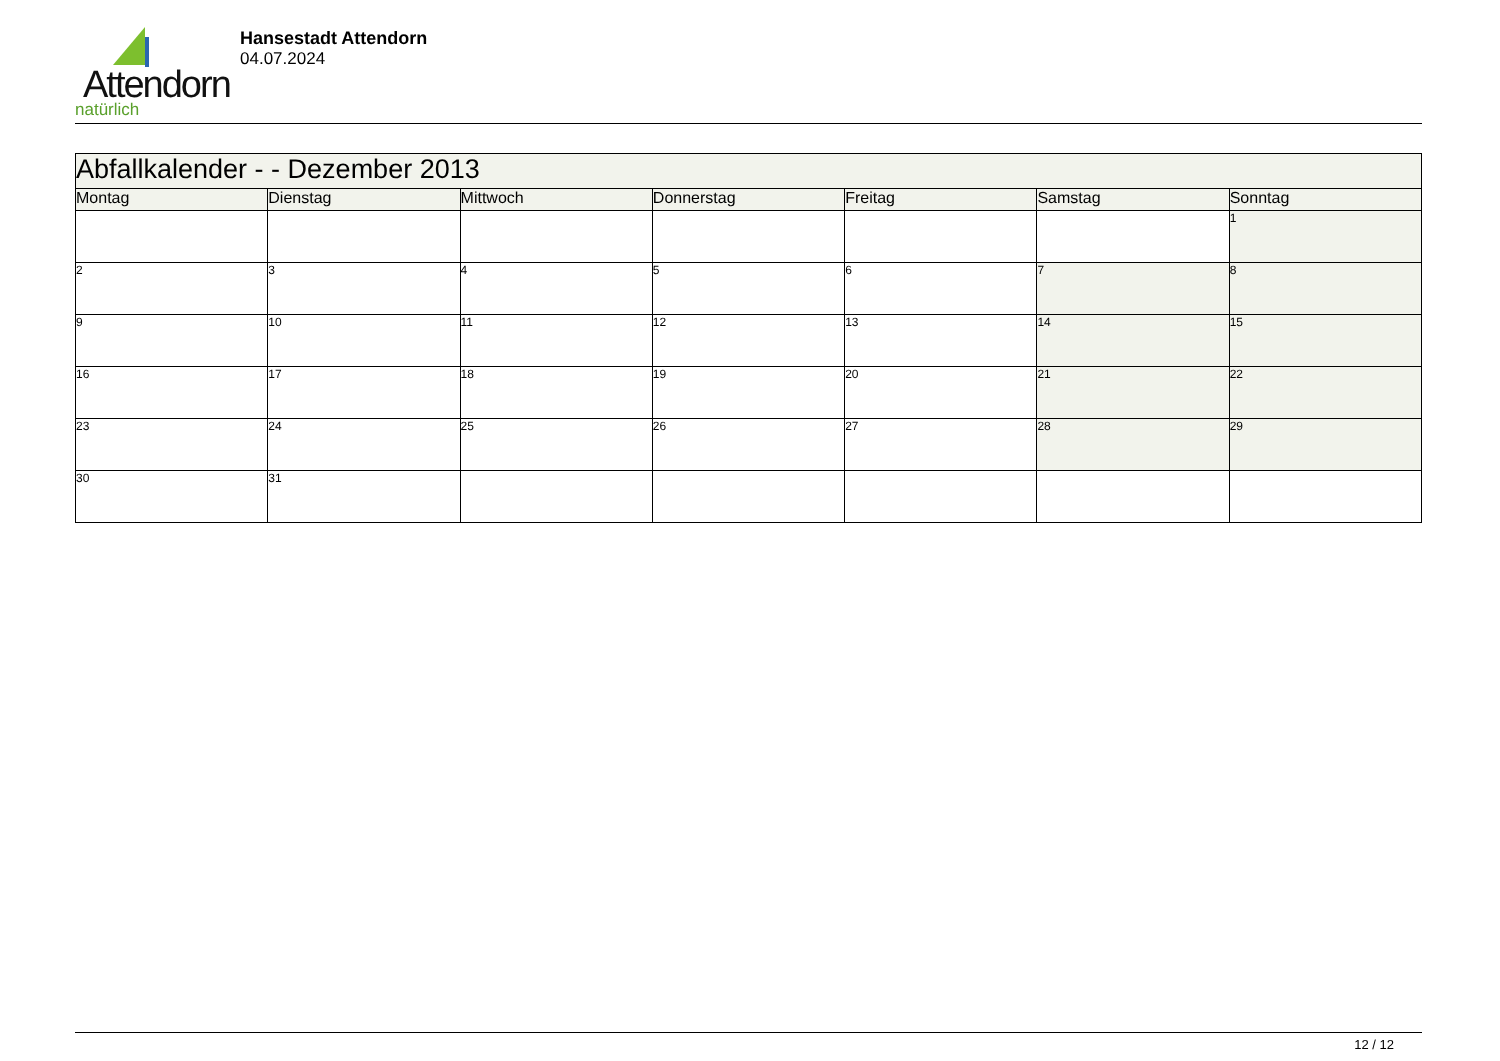Attendorn
natürlich
Hansestadt Attendorn
04.07.2024
| Abfallkalender - - Dezember 2013 | | | | | | |
| Montag | Dienstag | Mittwoch | Donnerstag | Freitag | Samstag | Sonntag |
| | | | | | | 1 |
| 2 | 3 | 4 | 5 | 6 | 7 | 8 |
| 9 | 10 | 11 | 12 | 13 | 14 | 15 |
| 16 | 17 | 18 | 19 | 20 | 21 | 22 |
| 23 | 24 | 25 | 26 | 27 | 28 | 29 |
| 30 | 31 | | | | | |
12 / 12